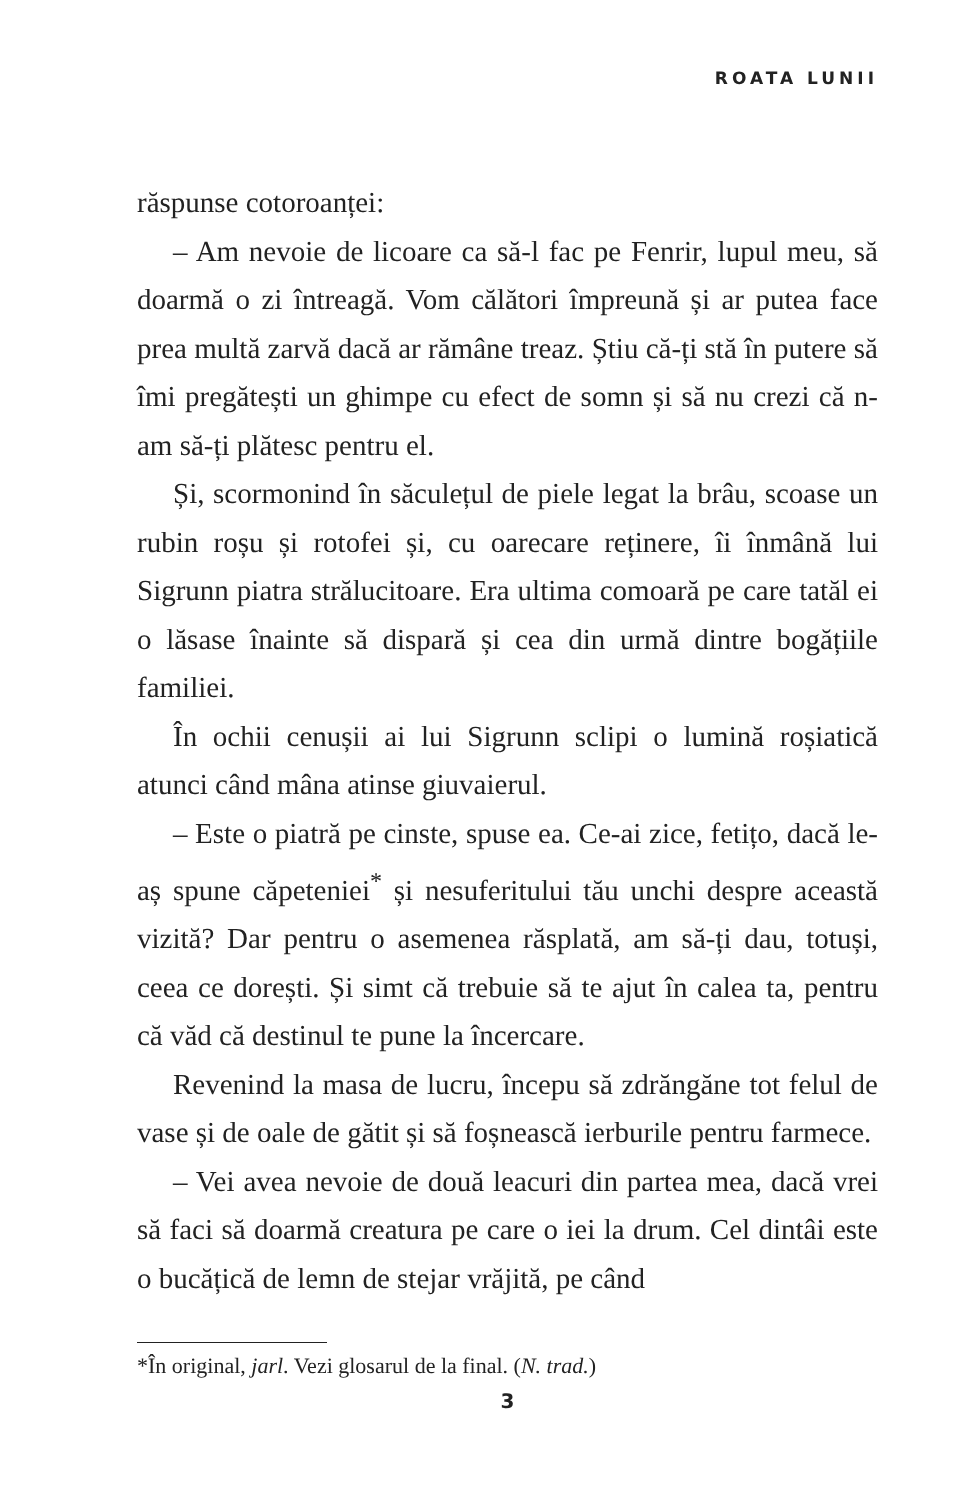ROATA LUNII
răspunse cotoroanței:
– Am nevoie de licoare ca să-l fac pe Fenrir, lupul meu, să doarmă o zi întreagă. Vom călători împreună și ar putea face prea multă zarvă dacă ar rămâne treaz. Știu că-ți stă în putere să îmi pregătești un ghimpe cu efect de somn și să nu crezi că n-am să-ți plătesc pentru el.
Și, scormonind în săculețul de piele legat la brâu, scoase un rubin roșu și rotofei și, cu oarecare reținere, îi înmână lui Sigrunn piatra strălucitoare. Era ultima comoară pe care tatăl ei o lăsase înainte să dispară și cea din urmă dintre bogățiile familiei.
În ochii cenușii ai lui Sigrunn sclipi o lumină roșiatică atunci când mâna atinse giuvaierul.
– Este o piatră pe cinste, spuse ea. Ce-ai zice, fetițo, dacă le-aș spune căpeteniei<sup>*</sup> și nesuferitului tău unchi despre această vizită? Dar pentru o asemenea răsplată, am să-ți dau, totuși, ceea ce dorești. Și simt că trebuie să te ajut în calea ta, pentru că văd că destinul te pune la încercare.
Revenind la masa de lucru, începu să zdrăngăne tot felul de vase și de oale de gătit și să foșnească ierburile pentru farmece.
– Vei avea nevoie de două leacuri din partea mea, dacă vrei să faci să doarmă creatura pe care o iei la drum. Cel dintâi este o bucățică de lemn de stejar vrăjită, pe când
*În original, jarl. Vezi glosarul de la final. (N. trad.)
3